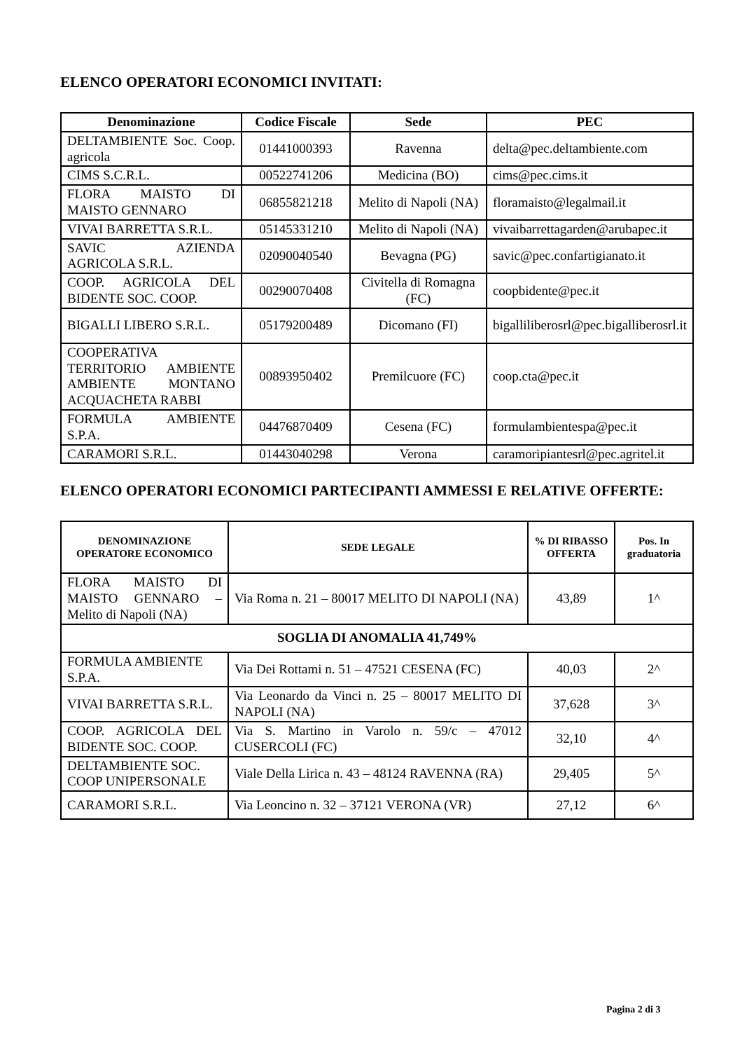ELENCO OPERATORI ECONOMICI INVITATI:
| Denominazione | Codice Fiscale | Sede | PEC |
| --- | --- | --- | --- |
| DELTAMBIENTE Soc. Coop. agricola | 01441000393 | Ravenna | delta@pec.deltambiente.com |
| CIMS S.C.R.L. | 00522741206 | Medicina (BO) | cims@pec.cims.it |
| FLORA MAISTO DI MAISTO GENNARO | 06855821218 | Melito di Napoli (NA) | floramaisto@legalmail.it |
| VIVAI BARRETTA S.R.L. | 05145331210 | Melito di Napoli (NA) | vivaibarrettagarden@arubapec.it |
| SAVIC AZIENDA AGRICOLA S.R.L. | 02090040540 | Bevagna (PG) | savic@pec.confartigianato.it |
| COOP. AGRICOLA DEL BIDENTE SOC. COOP. | 00290070408 | Civitella di Romagna (FC) | coopbidente@pec.it |
| BIGALLI LIBERO S.R.L. | 05179200489 | Dicomano (FI) | bigalliliberosrl@pec.bigalliberosrl.it |
| COOPERATIVA TERRITORIO AMBIENTE AMBIENTE MONTANO ACQUACHETA RABBI | 00893950402 | Premilcuore (FC) | coop.cta@pec.it |
| FORMULA AMBIENTE S.P.A. | 04476870409 | Cesena (FC) | formulambientespa@pec.it |
| CARAMORI S.R.L. | 01443040298 | Verona | caramoripiantesrl@pec.agritel.it |
ELENCO OPERATORI ECONOMICI PARTECIPANTI AMMESSI E RELATIVE OFFERTE:
| DENOMINAZIONE OPERATORE ECONOMICO | SEDE LEGALE | % DI RIBASSO OFFERTA | Pos. In graduatoria |
| --- | --- | --- | --- |
| FLORA MAISTO DI MAISTO GENNARO – Melito di Napoli (NA) | Via Roma n. 21 – 80017 MELITO DI NAPOLI (NA) | 43,89 | 1^ |
| SOGLIA DI ANOMALIA 41,749% | | | |
| FORMULA AMBIENTE S.P.A. | Via Dei Rottami n. 51 – 47521 CESENA (FC) | 40,03 | 2^ |
| VIVAI BARRETTA S.R.L. | Via Leonardo da Vinci n. 25 – 80017 MELITO DI NAPOLI (NA) | 37,628 | 3^ |
| COOP. AGRICOLA DEL BIDENTE SOC. COOP. | Via S. Martino in Varolo n. 59/c – 47012 CUSERCOLI (FC) | 32,10 | 4^ |
| DELTAMBIENTE SOC. COOP UNIPERSONALE | Viale Della Lirica n. 43 – 48124 RAVENNA (RA) | 29,405 | 5^ |
| CARAMORI S.R.L. | Via Leoncino n. 32 – 37121 VERONA (VR) | 27,12 | 6^ |
Pagina 2 di 3